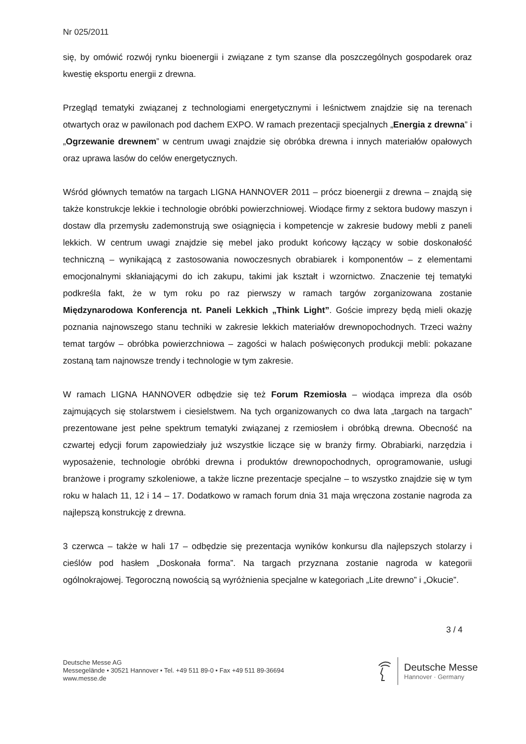Nr 025/2011
się, by omówić rozwój rynku bioenergii i związane z tym szanse dla poszczególnych gospodarek oraz kwestię eksportu energii z drewna.
Przegląd tematyki związanej z technologiami energetycznymi i leśnictwem znajdzie się na terenach otwartych oraz w pawilonach pod dachem EXPO. W ramach prezentacji specjalnych „Energia z drewna” i „Ogrzewanie drewnem” w centrum uwagi znajdzie się obróbka drewna i innych materiałów opałowych oraz uprawa lasów do celów energetycznych.
Wśród głównych tematów na targach LIGNA HANNOVER 2011 – prócz bioenergii z drewna – znajdą się także konstrukcje lekkie i technologie obróbki powierzchniowej. Wiodące firmy z sektora budowy maszyn i dostaw dla przemysłu zademonstrują swe osiągnięcia i kompetencje w zakresie budowy mebli z paneli lekkich. W centrum uwagi znajdzie się mebel jako produkt końcowy łączący w sobie doskonałość techniczną – wynikającą z zastosowania nowoczesnych obrabiarek i komponentów – z elementami emocjonalnymi skłaniającymi do ich zakupu, takimi jak kształt i wzornictwo. Znaczenie tej tematyki podkreśla fakt, że w tym roku po raz pierwszy w ramach targów zorganizowana zostanie Międzynarodowa Konferencja nt. Paneli Lekkich „Think Light”. Goście imprezy będą mieli okazję poznania najnowszego stanu techniki w zakresie lekkich materiałów drewnopochodnych. Trzeci ważny temat targów – obróbka powierzchniowa – zagości w halach poświęconych produkcji mebli: pokazane zostaną tam najnowsze trendy i technologie w tym zakresie.
W ramach LIGNA HANNOVER odbędzie się też Forum Rzemiosła – wiodąca impreza dla osób zajmujących się stolarstwem i ciesielstwem. Na tych organizowanych co dwa lata „targach na targach” prezentowane jest pełne spektrum tematyki związanej z rzemiosłem i obróbką drewna. Obecność na czwartej edycji forum zapowiedziały już wszystkie liczące się w branży firmy. Obrabiarki, narzędzia i wyposażenie, technologie obróbki drewna i produktów drewnopochodnych, oprogramowanie, usługi branżowe i programy szkoleniowe, a także liczne prezentacje specjalne – to wszystko znajdzie się w tym roku w halach 11, 12 i 14 – 17. Dodatkowo w ramach forum dnia 31 maja wręczona zostanie nagroda za najlepszą konstrukcję z drewna.
3 czerwca – także w hali 17 – odbędzie się prezentacja wyników konkursu dla najlepszych stolarzy i cieślów pod hasłem „Doskonała forma”. Na targach przyznana zostanie nagroda w kategorii ogólnokrajowej. Tegoroczną nowością są wyróżnienia specjalne w kategoriach „Lite drewno” i „Okucie”.
3 / 4
Deutsche Messe AG
Messegelände • 30521 Hannover • Tel. +49 511 89-0 • Fax +49 511 89-36694
www.messe.de
Deutsche Messe
Hannover · Germany